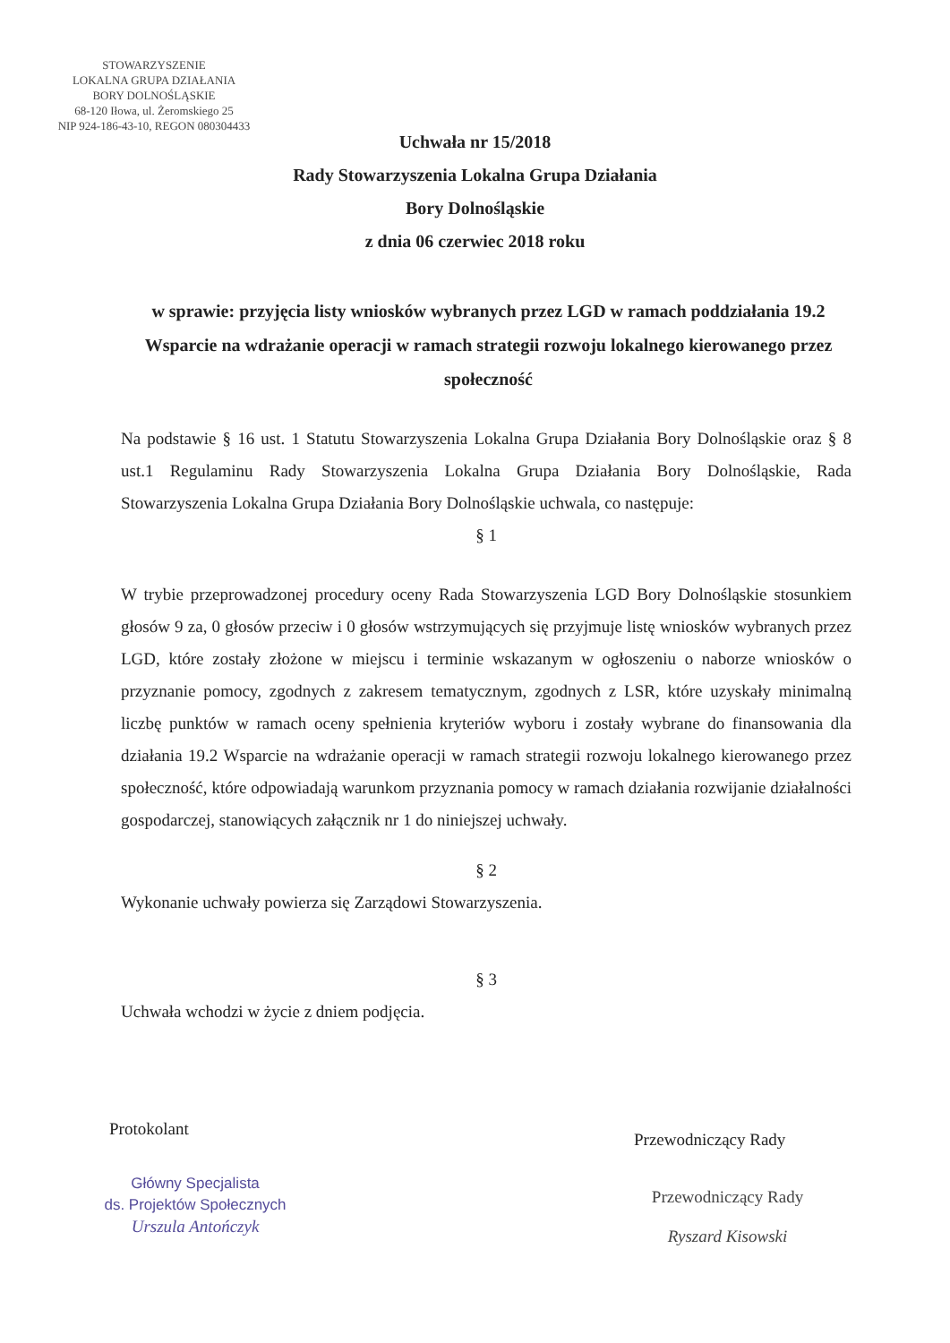STOWARZYSZENIE
LOKALNA GRUPA DZIAŁANIA
BORY DOLNOŚLĄSKIE
68-120 Iłowa, ul. Żeromskiego 25
NIP 924-186-43-10, REGON 080304433
Uchwała nr 15/2018
Rady Stowarzyszenia Lokalna Grupa Działania
Bory Dolnośląskie
z dnia 06 czerwiec 2018 roku
w sprawie: przyjęcia listy wniosków wybranych przez LGD w ramach poddziałania 19.2 Wsparcie na wdrażanie operacji w ramach strategii rozwoju lokalnego kierowanego przez społeczność
Na podstawie § 16 ust. 1 Statutu Stowarzyszenia Lokalna Grupa Działania Bory Dolnośląskie oraz § 8 ust.1 Regulaminu Rady Stowarzyszenia Lokalna Grupa Działania Bory Dolnośląskie, Rada Stowarzyszenia Lokalna Grupa Działania Bory Dolnośląskie uchwala, co następuje:
§ 1
W trybie przeprowadzonej procedury oceny Rada Stowarzyszenia LGD Bory Dolnośląskie stosunkiem głosów 9 za, 0 głosów przeciw i 0 głosów wstrzymujących się przyjmuje listę wniosków wybranych przez LGD, które zostały złożone w miejscu i terminie wskazanym w ogłoszeniu o naborze wniosków o przyznanie pomocy, zgodnych z zakresem tematycznym, zgodnych z LSR, które uzyskały minimalną liczbę punktów w ramach oceny spełnienia kryteriów wyboru i zostały wybrane do finansowania dla działania 19.2 Wsparcie na wdrażanie operacji w ramach strategii rozwoju lokalnego kierowanego przez społeczność, które odpowiadają warunkom przyznania pomocy w ramach działania rozwijanie działalności gospodarczej, stanowiących załącznik nr 1 do niniejszej uchwały.
§ 2
Wykonanie uchwały powierza się Zarządowi Stowarzyszenia.
§ 3
Uchwała wchodzi w życie z dniem podjęcia.
Protokolant
Główny Specjalista
ds. Projektów Społecznych
Urszula Antończyk
Przewodniczący Rady
Przewodniczący Rady
Ryszard Kisowski